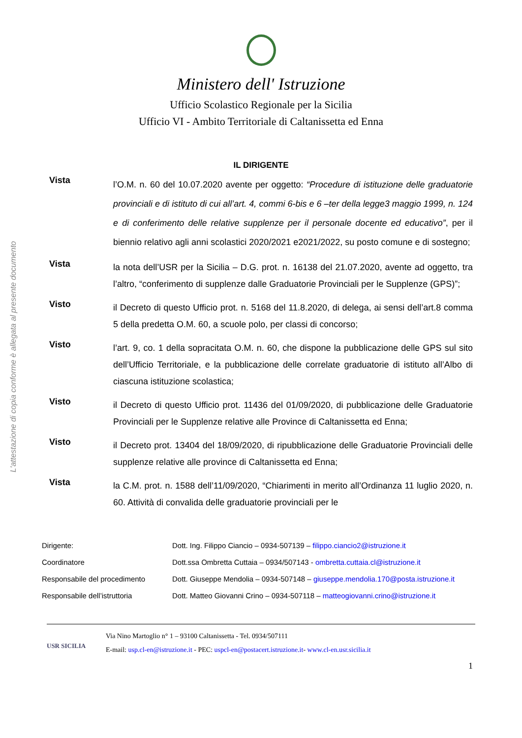L'attestazione di copia conforme è allegata al presente documento
Ministero dell' Istruzione
Ufficio Scolastico Regionale per la Sicilia
Ufficio VI - Ambito Territoriale di Caltanissetta ed Enna
IL DIRIGENTE
Vista
l’O.M. n. 60 del 10.07.2020 avente per oggetto: “Procedure di istituzione delle graduatorie provinciali e di istituto di cui all’art. 4, commi 6-bis e 6 –ter della legge3 maggio 1999, n. 124 e di conferimento delle relative supplenze per il personale docente ed educativo”, per il biennio relativo agli anni scolastici 2020/2021 e2021/2022, su posto comune e di sostegno;
Vista
la nota dell’USR per la Sicilia – D.G. prot. n. 16138 del 21.07.2020, avente ad oggetto, tra l’altro, “conferimento di supplenze dalle Graduatorie Provinciali per le Supplenze (GPS)”;
Visto
il Decreto di questo Ufficio prot. n. 5168 del 11.8.2020, di delega, ai sensi dell’art.8 comma 5 della predetta O.M. 60, a scuole polo, per classi di concorso;
Visto
l’art. 9, co. 1 della sopracitata O.M. n. 60, che dispone la pubblicazione delle GPS sul sito dell’Ufficio Territoriale, e la pubblicazione delle correlate graduatorie di istituto all’Albo di ciascuna istituzione scolastica;
Visto
il Decreto di questo Ufficio prot. 11436 del 01/09/2020, di pubblicazione delle Graduatorie Provinciali per le Supplenze relative alle Province di Caltanissetta ed Enna;
Visto
il Decreto prot. 13404 del 18/09/2020, di ripubblicazione delle Graduatorie Provinciali delle supplenze relative alle province di Caltanissetta ed Enna;
Vista
la C.M. prot. n. 1588 dell’11/09/2020, “Chiarimenti in merito all’Ordinanza 11 luglio 2020, n. 60. Attività di convalida delle graduatorie provinciali per le
Dirigente: Dott. Ing. Filippo Ciancio – 0934-507139 – filippo.ciancio2@istruzione.it
Coordinatore Dott.ssa Ombretta Cuttaia – 0934/507143 - ombretta.cuttaia.cl@istruzione.it
Responsabile del procedimento Dott. Giuseppe Mendolia – 0934-507148 – giuseppe.mendolia.170@posta.istruzione.it
Responsabile dell’istruttoria Dott. Matteo Giovanni Crino – 0934-507118 – matteogiovanni.crino@istruzione.it
USR SICILIA
Via Nino Martoglio n° 1 – 93100 Caltanissetta - Tel. 0934/507111
E-mail: usp.cl-en@istruzione.it - PEC: uspcl-en@postacert.istruzione.it- www.cl-en.usr.sicilia.it
1